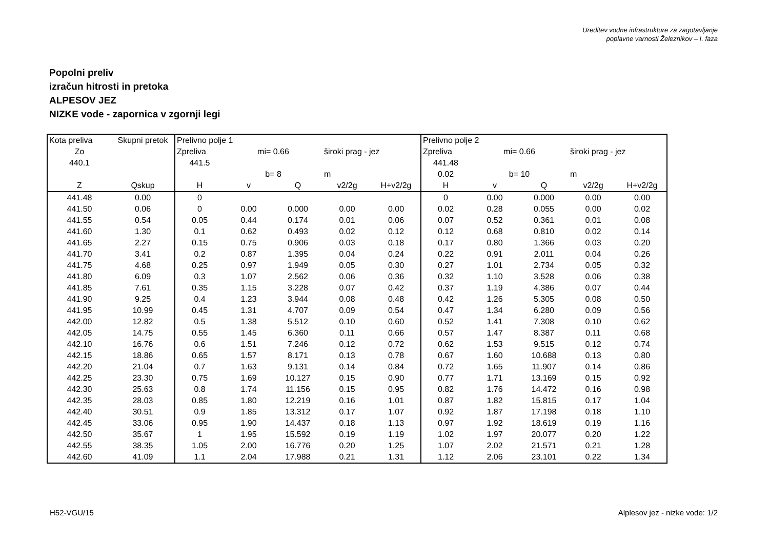Ureditev vodne infrastrukture za zagotavljanje
poplavne varnosti Železnikov – I. faza
Popolni preliv
izračun hitrosti in pretoka
ALPESOV JEZ
NIZKE vode - zapornica v zgornji legi
| Kota preliva | Skupni pretok | Prelivno polje 1 | | | | | Prelivno polje 2 | | | | |
| Zo | | Zpreliva | mi= 0.66 | | široki prag - jez | | Zpreliva | mi= 0.66 | | široki prag - jez | |
| 440.1 | | 441.5 | | | | | 441.48 | | | | |
| | | | b= 8 | | m | | 0.02 | b= 10 | | m | |
| Z | Qskup | H | v | Q | v2/2g | H+v2/2g | H | v | Q | v2/2g | H+v2/2g |
| 441.48 | 0.00 | 0 | | | | | 0 | 0.00 | 0.000 | 0.00 | 0.00 |
| 441.50 | 0.06 | 0 | 0.00 | 0.000 | 0.00 | 0.00 | 0.02 | 0.28 | 0.055 | 0.00 | 0.02 |
| 441.55 | 0.54 | 0.05 | 0.44 | 0.174 | 0.01 | 0.06 | 0.07 | 0.52 | 0.361 | 0.01 | 0.08 |
| 441.60 | 1.30 | 0.1 | 0.62 | 0.493 | 0.02 | 0.12 | 0.12 | 0.68 | 0.810 | 0.02 | 0.14 |
| 441.65 | 2.27 | 0.15 | 0.75 | 0.906 | 0.03 | 0.18 | 0.17 | 0.80 | 1.366 | 0.03 | 0.20 |
| 441.70 | 3.41 | 0.2 | 0.87 | 1.395 | 0.04 | 0.24 | 0.22 | 0.91 | 2.011 | 0.04 | 0.26 |
| 441.75 | 4.68 | 0.25 | 0.97 | 1.949 | 0.05 | 0.30 | 0.27 | 1.01 | 2.734 | 0.05 | 0.32 |
| 441.80 | 6.09 | 0.3 | 1.07 | 2.562 | 0.06 | 0.36 | 0.32 | 1.10 | 3.528 | 0.06 | 0.38 |
| 441.85 | 7.61 | 0.35 | 1.15 | 3.228 | 0.07 | 0.42 | 0.37 | 1.19 | 4.386 | 0.07 | 0.44 |
| 441.90 | 9.25 | 0.4 | 1.23 | 3.944 | 0.08 | 0.48 | 0.42 | 1.26 | 5.305 | 0.08 | 0.50 |
| 441.95 | 10.99 | 0.45 | 1.31 | 4.707 | 0.09 | 0.54 | 0.47 | 1.34 | 6.280 | 0.09 | 0.56 |
| 442.00 | 12.82 | 0.5 | 1.38 | 5.512 | 0.10 | 0.60 | 0.52 | 1.41 | 7.308 | 0.10 | 0.62 |
| 442.05 | 14.75 | 0.55 | 1.45 | 6.360 | 0.11 | 0.66 | 0.57 | 1.47 | 8.387 | 0.11 | 0.68 |
| 442.10 | 16.76 | 0.6 | 1.51 | 7.246 | 0.12 | 0.72 | 0.62 | 1.53 | 9.515 | 0.12 | 0.74 |
| 442.15 | 18.86 | 0.65 | 1.57 | 8.171 | 0.13 | 0.78 | 0.67 | 1.60 | 10.688 | 0.13 | 0.80 |
| 442.20 | 21.04 | 0.7 | 1.63 | 9.131 | 0.14 | 0.84 | 0.72 | 1.65 | 11.907 | 0.14 | 0.86 |
| 442.25 | 23.30 | 0.75 | 1.69 | 10.127 | 0.15 | 0.90 | 0.77 | 1.71 | 13.169 | 0.15 | 0.92 |
| 442.30 | 25.63 | 0.8 | 1.74 | 11.156 | 0.15 | 0.95 | 0.82 | 1.76 | 14.472 | 0.16 | 0.98 |
| 442.35 | 28.03 | 0.85 | 1.80 | 12.219 | 0.16 | 1.01 | 0.87 | 1.82 | 15.815 | 0.17 | 1.04 |
| 442.40 | 30.51 | 0.9 | 1.85 | 13.312 | 0.17 | 1.07 | 0.92 | 1.87 | 17.198 | 0.18 | 1.10 |
| 442.45 | 33.06 | 0.95 | 1.90 | 14.437 | 0.18 | 1.13 | 0.97 | 1.92 | 18.619 | 0.19 | 1.16 |
| 442.50 | 35.67 | 1 | 1.95 | 15.592 | 0.19 | 1.19 | 1.02 | 1.97 | 20.077 | 0.20 | 1.22 |
| 442.55 | 38.35 | 1.05 | 2.00 | 16.776 | 0.20 | 1.25 | 1.07 | 2.02 | 21.571 | 0.21 | 1.28 |
| 442.60 | 41.09 | 1.1 | 2.04 | 17.988 | 0.21 | 1.31 | 1.12 | 2.06 | 23.101 | 0.22 | 1.34 |
H52-VGU/15 Alplesov jez - nizke vode: 1/2